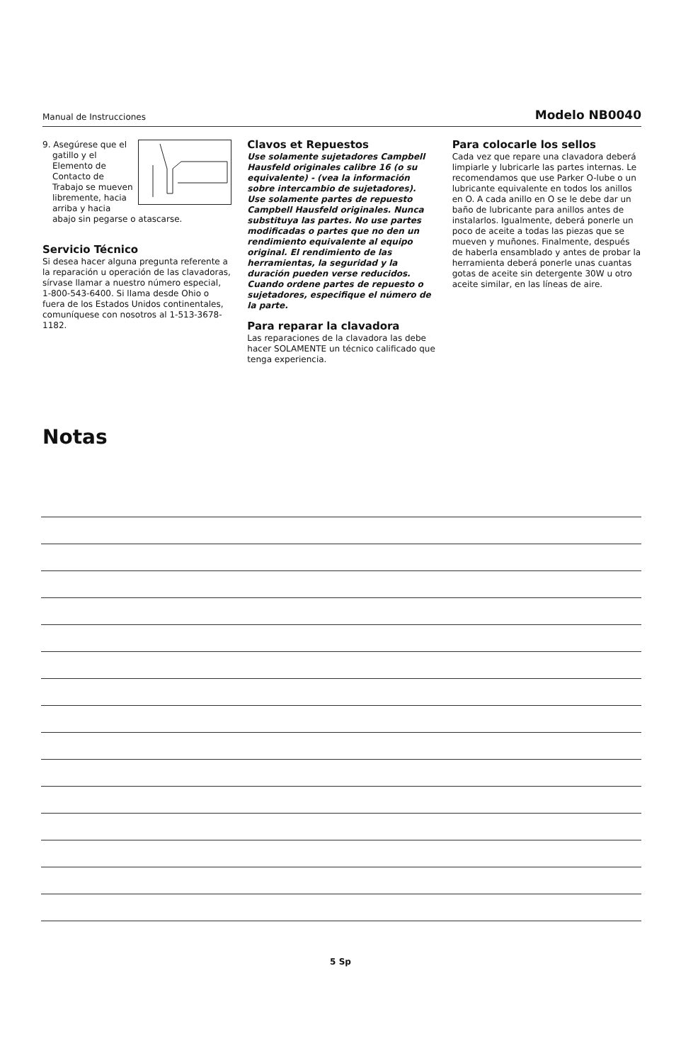Manual de Instrucciones Modelo NB0040
9. Asegúrese que el gatillo y el Elemento de Contacto de Trabajo se mueven libremente, hacia arriba y hacia abajo sin pegarse o atascarse.
Servicio Técnico
Si desea hacer alguna pregunta referente a la reparación u operación de las clavadoras, sírvase llamar a nuestro número especial, 1-800-543-6400. Si llama desde Ohio o fuera de los Estados Unidos continentales, comuníquese con nosotros al 1-513-3678-1182.
Clavos et Repuestos
Use solamente sujetadores Campbell Hausfeld originales calibre 16 (o su equivalente) - (vea la información sobre intercambio de sujetadores). Use solamente partes de repuesto Campbell Hausfeld originales. Nunca substituya las partes. No use partes modificadas o partes que no den un rendimiento equivalente al equipo original. El rendimiento de las herramientas, la seguridad y la duración pueden verse reducidos. Cuando ordene partes de repuesto o sujetadores, especifique el número de la parte.
Para reparar la clavadora
Las reparaciones de la clavadora las debe hacer SOLAMENTE un técnico calificado que tenga experiencia.
Para colocarle los sellos
Cada vez que repare una clavadora deberá limpiarle y lubricarle las partes internas. Le recomendamos que use Parker O-lube o un lubricante equivalente en todos los anillos en O. A cada anillo en O se le debe dar un baño de lubricante para anillos antes de instalarlos. Igualmente, deberá ponerle un poco de aceite a todas las piezas que se mueven y muñones. Finalmente, después de haberla ensamblado y antes de probar la herramienta deberá ponerle unas cuantas gotas de aceite sin detergente 30W u otro aceite similar, en las líneas de aire.
Notas
5 Sp